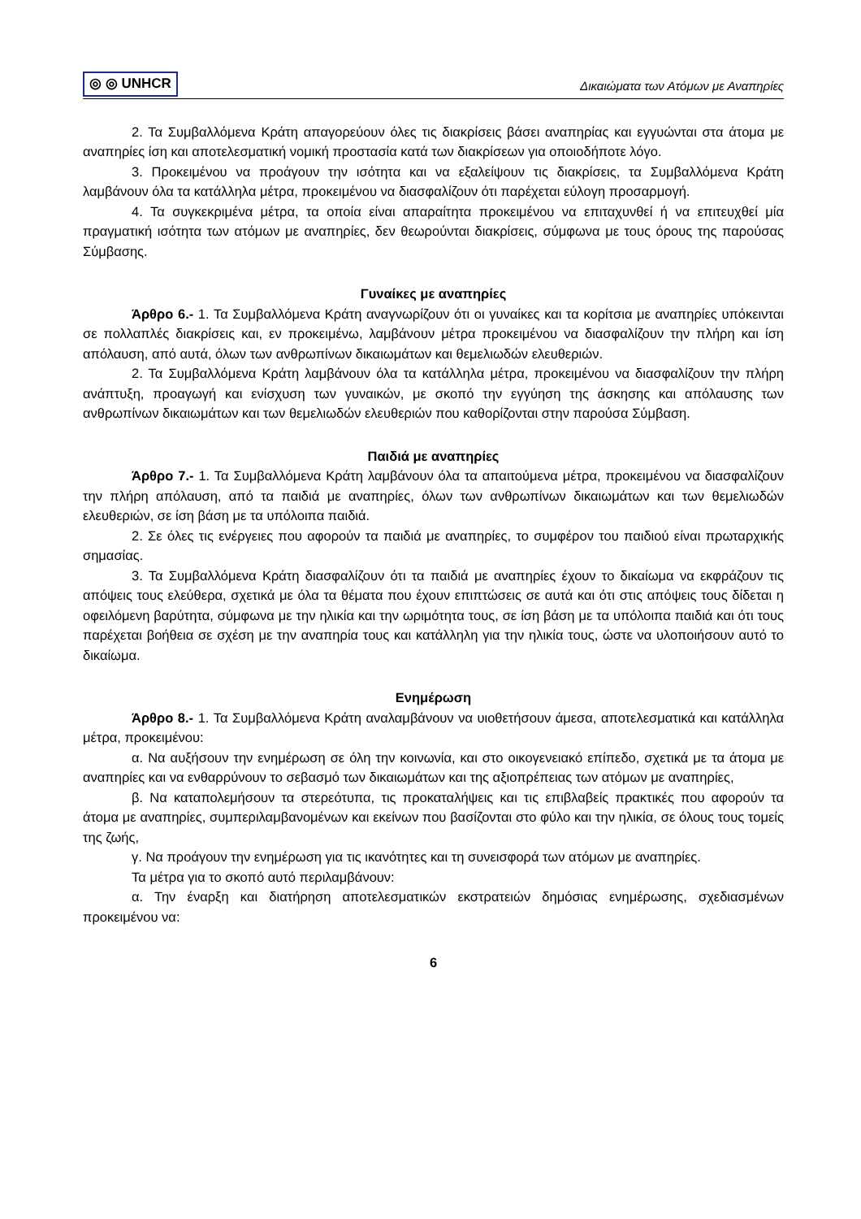◎ ◎ UNHCR Δικαιώματα των Ατόμων με Αναπηρίες
2. Τα Συμβαλλόμενα Κράτη απαγορεύουν όλες τις διακρίσεις βάσει αναπηρίας και εγγυώνται στα άτομα με αναπηρίες ίση και αποτελεσματική νομική προστασία κατά των διακρίσεων για οποιοδήποτε λόγο.
3. Προκειμένου να προάγουν την ισότητα και να εξαλείψουν τις διακρίσεις, τα Συμβαλλόμενα Κράτη λαμβάνουν όλα τα κατάλληλα μέτρα, προκειμένου να διασφαλίζουν ότι παρέχεται εύλογη προσαρμογή.
4. Τα συγκεκριμένα μέτρα, τα οποία είναι απαραίτητα προκειμένου να επιταχυνθεί ή να επιτευχθεί μία πραγματική ισότητα των ατόμων με αναπηρίες, δεν θεωρούνται διακρίσεις, σύμφωνα με τους όρους της παρούσας Σύμβασης.
Γυναίκες με αναπηρίες
Άρθρο 6.- 1. Τα Συμβαλλόμενα Κράτη αναγνωρίζουν ότι οι γυναίκες και τα κορίτσια με αναπηρίες υπόκεινται σε πολλαπλές διακρίσεις και, εν προκειμένω, λαμβάνουν μέτρα προκειμένου να διασφαλίζουν την πλήρη και ίση απόλαυση, από αυτά, όλων των ανθρωπίνων δικαιωμάτων και θεμελιωδών ελευθεριών.
2. Τα Συμβαλλόμενα Κράτη λαμβάνουν όλα τα κατάλληλα μέτρα, προκειμένου να διασφαλίζουν την πλήρη ανάπτυξη, προαγωγή και ενίσχυση των γυναικών, με σκοπό την εγγύηση της άσκησης και απόλαυσης των ανθρωπίνων δικαιωμάτων και των θεμελιωδών ελευθεριών που καθορίζονται στην παρούσα Σύμβαση.
Παιδιά με αναπηρίες
Άρθρο 7.- 1. Τα Συμβαλλόμενα Κράτη λαμβάνουν όλα τα απαιτούμενα μέτρα, προκειμένου να διασφαλίζουν την πλήρη απόλαυση, από τα παιδιά με αναπηρίες, όλων των ανθρωπίνων δικαιωμάτων και των θεμελιωδών ελευθεριών, σε ίση βάση με τα υπόλοιπα παιδιά.
2. Σε όλες τις ενέργειες που αφορούν τα παιδιά με αναπηρίες, το συμφέρον του παιδιού είναι πρωταρχικής σημασίας.
3. Τα Συμβαλλόμενα Κράτη διασφαλίζουν ότι τα παιδιά με αναπηρίες έχουν το δικαίωμα να εκφράζουν τις απόψεις τους ελεύθερα, σχετικά με όλα τα θέματα που έχουν επιπτώσεις σε αυτά και ότι στις απόψεις τους δίδεται η οφειλόμενη βαρύτητα, σύμφωνα με την ηλικία και την ωριμότητα τους, σε ίση βάση με τα υπόλοιπα παιδιά και ότι τους παρέχεται βοήθεια σε σχέση με την αναπηρία τους και κατάλληλη για την ηλικία τους, ώστε να υλοποιήσουν αυτό το δικαίωμα.
Ενημέρωση
Άρθρο 8.- 1. Τα Συμβαλλόμενα Κράτη αναλαμβάνουν να υιοθετήσουν άμεσα, αποτελεσματικά και κατάλληλα μέτρα, προκειμένου:
α. Να αυξήσουν την ενημέρωση σε όλη την κοινωνία, και στο οικογενειακό επίπεδο, σχετικά με τα άτομα με αναπηρίες και να ενθαρρύνουν το σεβασμό των δικαιωμάτων και της αξιοπρέπειας των ατόμων με αναπηρίες,
β. Να καταπολεμήσουν τα στερεότυπα, τις προκαταλήψεις και τις επιβλαβείς πρακτικές που αφορούν τα άτομα με αναπηρίες, συμπεριλαμβανομένων και εκείνων που βασίζονται στο φύλο και την ηλικία, σε όλους τους τομείς της ζωής,
γ. Να προάγουν την ενημέρωση για τις ικανότητες και τη συνεισφορά των ατόμων με αναπηρίες.
Τα μέτρα για το σκοπό αυτό περιλαμβάνουν:
α. Την έναρξη και διατήρηση αποτελεσματικών εκστρατειών δημόσιας ενημέρωσης, σχεδιασμένων προκειμένου να:
6